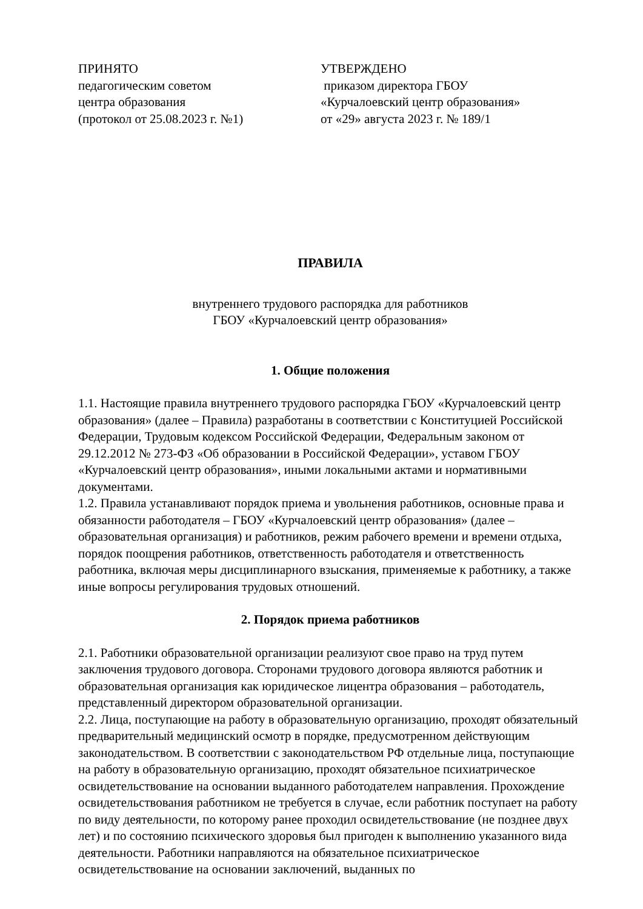ПРИНЯТО
педагогическим советом
центра образования
(протокол от 25.08.2023 г. №1)
УТВЕРЖДЕНО
приказом директора ГБОУ
«Курчалоевский центр образования»
от «29» августа 2023 г. № 189/1
ПРАВИЛА
внутреннего трудового распорядка для работников
ГБОУ «Курчалоевский центр образования»
1. Общие положения
1.1. Настоящие правила внутреннего трудового распорядка ГБОУ «Курчалоевский центр образования» (далее – Правила) разработаны в соответствии с Конституцией Российской Федерации, Трудовым кодексом Российской Федерации, Федеральным законом от 29.12.2012 № 273-ФЗ «Об образовании в Российской Федерации», уставом ГБОУ «Курчалоевский центр образования», иными локальными актами и нормативными документами.
1.2. Правила устанавливают порядок приема и увольнения работников, основные права и обязанности работодателя – ГБОУ «Курчалоевский центр образования» (далее – образовательная организация) и работников, режим рабочего времени и времени отдыха, порядок поощрения работников, ответственность работодателя и ответственность работника, включая меры дисциплинарного взыскания, применяемые к работнику, а также иные вопросы регулирования трудовых отношений.
2. Порядок приема работников
2.1. Работники образовательной организации реализуют свое право на труд путем заключения трудового договора. Сторонами трудового договора являются работник и образовательная организация как юридическое лицентра образования – работодатель, представленный директором образовательной организации.
2.2. Лица, поступающие на работу в образовательную организацию, проходят обязательный предварительный медицинский осмотр в порядке, предусмотренном действующим законодательством. В соответствии с законодательством РФ отдельные лица, поступающие на работу в образовательную организацию, проходят обязательное психиатрическое освидетельствование на основании выданного работодателем направления. Прохождение освидетельствования работником не требуется в случае, если работник поступает на работу по виду деятельности, по которому ранее проходил освидетельствование (не позднее двух лет) и по состоянию психического здоровья был пригоден к выполнению указанного вида деятельности. Работники направляются на обязательное психиатрическое освидетельствование на основании заключений, выданных по